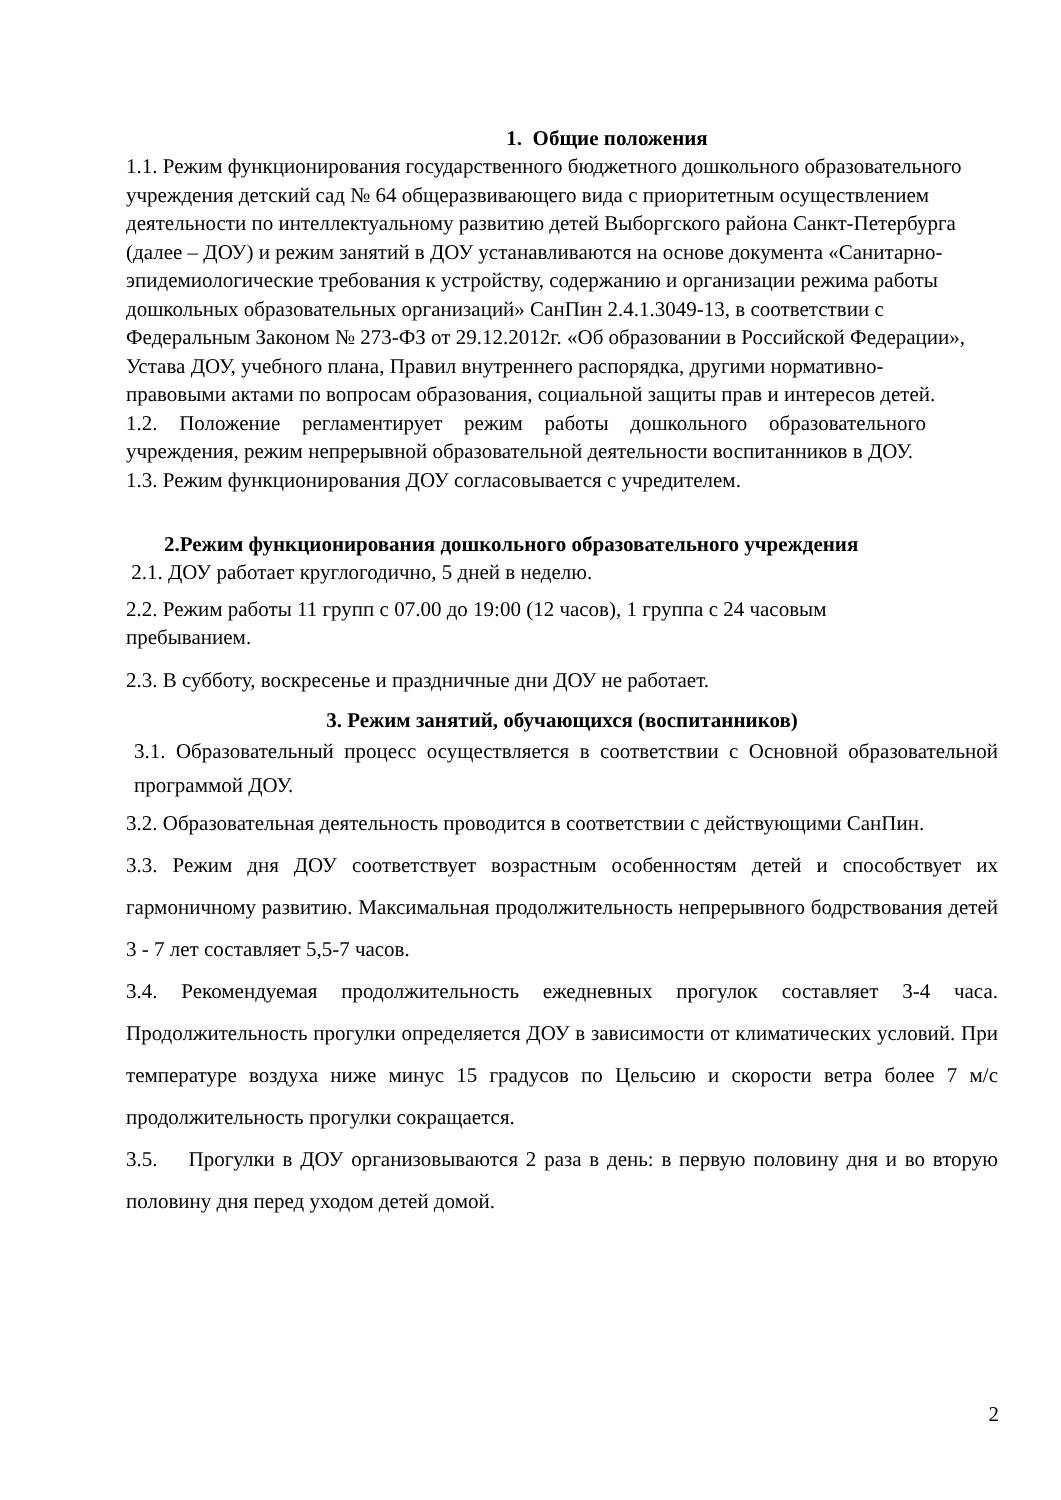1. Общие положения
1.1. Режим функционирования государственного бюджетного дошкольного образовательного учреждения детский сад № 64 общеразвивающего вида с приоритетным осуществлением деятельности по интеллектуальному развитию детей Выборгского района Санкт-Петербурга (далее – ДОУ) и режим занятий в ДОУ устанавливаются на основе документа «Санитарно-эпидемиологические требования к устройству, содержанию и организации режима работы дошкольных образовательных организаций» СанПин 2.4.1.3049-13, в соответствии с Федеральным Законом № 273-ФЗ от 29.12.2012г. «Об образовании в Российской Федерации», Устава ДОУ, учебного плана, Правил внутреннего распорядка, другими нормативно-правовыми актами по вопросам образования, социальной защиты прав и интересов детей.
1.2. Положение регламентирует режим работы дошкольного образовательного учреждения, режим непрерывной образовательной деятельности воспитанников в ДОУ.
1.3. Режим функционирования ДОУ согласовывается с учредителем.
2.Режим функционирования дошкольного образовательного учреждения
2.1. ДОУ работает круглогодично, 5 дней в неделю.
2.2. Режим работы 11 групп с 07.00 до 19:00 (12 часов), 1 группа с 24 часовым пребыванием.
2.3. В субботу, воскресенье и праздничные дни ДОУ не работает.
3. Режим занятий, обучающихся (воспитанников)
3.1. Образовательный процесс осуществляется в соответствии с Основной образовательной программой ДОУ.
3.2. Образовательная деятельность проводится в соответствии с действующими СанПин.
3.3. Режим дня ДОУ соответствует возрастным особенностям детей и способствует их гармоничному развитию. Максимальная продолжительность непрерывного бодрствования детей 3 - 7 лет составляет 5,5-7 часов.
3.4. Рекомендуемая продолжительность ежедневных прогулок составляет 3-4 часа. Продолжительность прогулки определяется ДОУ в зависимости от климатических условий. При температуре воздуха ниже минус 15 градусов по Цельсию и скорости ветра более 7 м/с продолжительность прогулки сокращается.
3.5. Прогулки в ДОУ организовываются 2 раза в день: в первую половину дня и во вторую половину дня перед уходом детей домой.
2